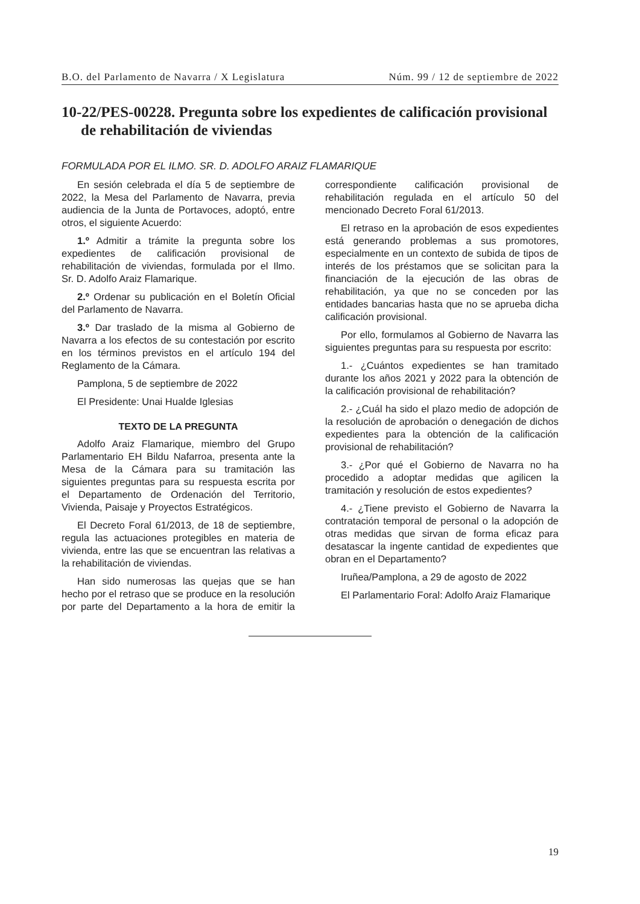B.O. del Parlamento de Navarra / X Legislatura Núm. 99 / 12 de septiembre de 2022
10-22/PES-00228. Pregunta sobre los expedientes de calificación provisional de rehabilitación de viviendas
FORMULADA POR EL ILMO. SR. D. ADOLFO ARAIZ FLAMARIQUE
En sesión celebrada el día 5 de septiembre de 2022, la Mesa del Parlamento de Navarra, previa audiencia de la Junta de Portavoces, adoptó, entre otros, el siguiente Acuerdo:
1.º Admitir a trámite la pregunta sobre los expedientes de calificación provisional de rehabilitación de viviendas, formulada por el Ilmo. Sr. D. Adolfo Araiz Flamarique.
2.º Ordenar su publicación en el Boletín Oficial del Parlamento de Navarra.
3.º Dar traslado de la misma al Gobierno de Navarra a los efectos de su contestación por escrito en los términos previstos en el artículo 194 del Reglamento de la Cámara.
Pamplona, 5 de septiembre de 2022
El Presidente: Unai Hualde Iglesias
TEXTO DE LA PREGUNTA
Adolfo Araiz Flamarique, miembro del Grupo Parlamentario EH Bildu Nafarroa, presenta ante la Mesa de la Cámara para su tramitación las siguientes preguntas para su respuesta escrita por el Departamento de Ordenación del Territorio, Vivienda, Paisaje y Proyectos Estratégicos.
El Decreto Foral 61/2013, de 18 de septiembre, regula las actuaciones protegibles en materia de vivienda, entre las que se encuentran las relativas a la rehabilitación de viviendas.
Han sido numerosas las quejas que se han hecho por el retraso que se produce en la resolución por parte del Departamento a la hora de emitir la correspondiente calificación provisional de rehabilitación regulada en el artículo 50 del mencionado Decreto Foral 61/2013.
El retraso en la aprobación de esos expedientes está generando problemas a sus promotores, especialmente en un contexto de subida de tipos de interés de los préstamos que se solicitan para la financiación de la ejecución de las obras de rehabilitación, ya que no se conceden por las entidades bancarias hasta que no se aprueba dicha calificación provisional.
Por ello, formulamos al Gobierno de Navarra las siguientes preguntas para su respuesta por escrito:
1.- ¿Cuántos expedientes se han tramitado durante los años 2021 y 2022 para la obtención de la calificación provisional de rehabilitación?
2.- ¿Cuál ha sido el plazo medio de adopción de la resolución de aprobación o denegación de dichos expedientes para la obtención de la calificación provisional de rehabilitación?
3.- ¿Por qué el Gobierno de Navarra no ha procedido a adoptar medidas que agilicen la tramitación y resolución de estos expedientes?
4.- ¿Tiene previsto el Gobierno de Navarra la contratación temporal de personal o la adopción de otras medidas que sirvan de forma eficaz para desatascar la ingente cantidad de expedientes que obran en el Departamento?
Iruñea/Pamplona, a 29 de agosto de 2022
El Parlamentario Foral: Adolfo Araiz Flamarique
19